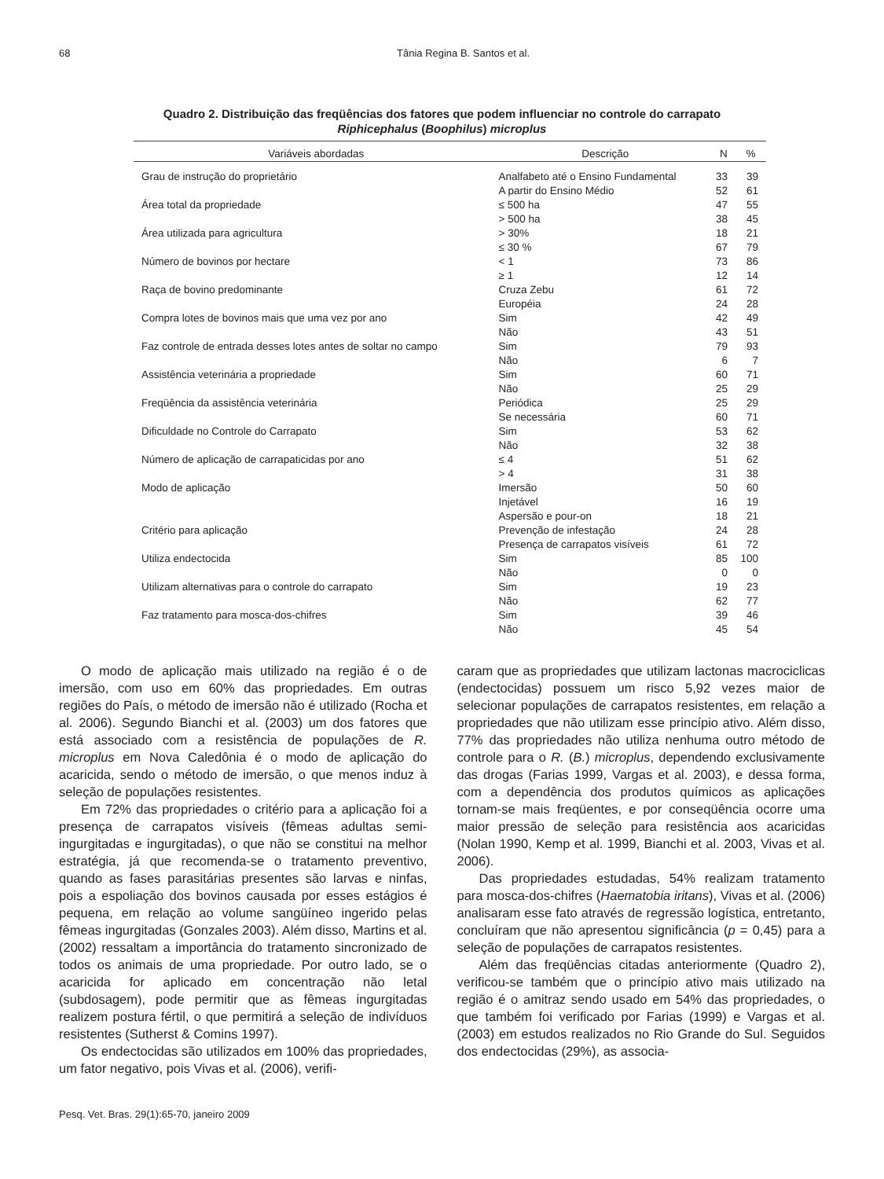68 Tânia Regina B. Santos et al.
Quadro 2. Distribuição das freqüências dos fatores que podem influenciar no controle do carrapato Riphicephalus (Boophilus) microplus
| Variáveis abordadas | Descrição | N | % |
| --- | --- | --- | --- |
| Grau de instrução do proprietário | Analfabeto até o Ensino Fundamental | 33 | 39 |
| | A partir do Ensino Médio | 52 | 61 |
| Área total da propriedade | ≤ 500 ha | 47 | 55 |
| | > 500 ha | 38 | 45 |
| Área utilizada para agricultura | > 30% | 18 | 21 |
| | ≤ 30 % | 67 | 79 |
| Número de bovinos por hectare | < 1 | 73 | 86 |
| | ≥ 1 | 12 | 14 |
| Raça de bovino predominante | Cruza Zebu | 61 | 72 |
| | Européia | 24 | 28 |
| Compra lotes de bovinos mais que uma vez por ano | Sim | 42 | 49 |
| | Não | 43 | 51 |
| Faz controle de entrada desses lotes antes de soltar no campo | Sim | 79 | 93 |
| | Não | 6 | 7 |
| Assistência veterinária a propriedade | Sim | 60 | 71 |
| | Não | 25 | 29 |
| Freqüência da assistência veterinária | Periódica | 25 | 29 |
| | Se necessária | 60 | 71 |
| Dificuldade no Controle do Carrapato | Sim | 53 | 62 |
| | Não | 32 | 38 |
| Número de aplicação de carrapaticidas por ano | ≤ 4 | 51 | 62 |
| | > 4 | 31 | 38 |
| Modo de aplicação | Imersão | 50 | 60 |
| | Injetável | 16 | 19 |
| | Aspersão e pour-on | 18 | 21 |
| Critério para aplicação | Prevenção de infestação | 24 | 28 |
| | Presença de carrapatos visíveis | 61 | 72 |
| Utiliza endectocida | Sim | 85 | 100 |
| | Não | 0 | 0 |
| Utilizam alternativas para o controle do carrapato | Sim | 19 | 23 |
| | Não | 62 | 77 |
| Faz tratamento para mosca-dos-chifres | Sim | 39 | 46 |
| | Não | 45 | 54 |
O modo de aplicação mais utilizado na região é o de imersão, com uso em 60% das propriedades. Em outras regiões do País, o método de imersão não é utilizado (Rocha et al. 2006). Segundo Bianchi et al. (2003) um dos fatores que está associado com a resistência de populações de R. microplus em Nova Caledônia é o modo de aplicação do acaricida, sendo o método de imersão, o que menos induz à seleção de populações resistentes.
Em 72% das propriedades o critério para a aplicação foi a presença de carrapatos visíveis (fêmeas adultas semi-ingurgitadas e ingurgitadas), o que não se constitui na melhor estratégia, já que recomenda-se o tratamento preventivo, quando as fases parasitárias presentes são larvas e ninfas, pois a espoliação dos bovinos causada por esses estágios é pequena, em relação ao volume sangüíneo ingerido pelas fêmeas ingurgitadas (Gonzales 2003). Além disso, Martins et al. (2002) ressaltam a importância do tratamento sincronizado de todos os animais de uma propriedade. Por outro lado, se o acaricida for aplicado em concentração não letal (subdosagem), pode permitir que as fêmeas ingurgitadas realizem postura fértil, o que permitirá a seleção de indivíduos resistentes (Sutherst & Comins 1997).
Os endectocidas são utilizados em 100% das propriedades, um fator negativo, pois Vivas et al. (2006), verifi-
caram que as propriedades que utilizam lactonas macrociclicas (endectocidas) possuem um risco 5,92 vezes maior de selecionar populações de carrapatos resistentes, em relação a propriedades que não utilizam esse princípio ativo. Além disso, 77% das propriedades não utiliza nenhuma outro método de controle para o R. (B.) microplus, dependendo exclusivamente das drogas (Farias 1999, Vargas et al. 2003), e dessa forma, com a dependência dos produtos químicos as aplicações tornam-se mais freqüentes, e por conseqüência ocorre uma maior pressão de seleção para resistência aos acaricidas (Nolan 1990, Kemp et al. 1999, Bianchi et al. 2003, Vivas et al. 2006).
Das propriedades estudadas, 54% realizam tratamento para mosca-dos-chifres (Haematobia iritans), Vivas et al. (2006) analisaram esse fato através de regressão logística, entretanto, concluíram que não apresentou significância (p = 0,45) para a seleção de populações de carrapatos resistentes.
Além das freqüências citadas anteriormente (Quadro 2), verificou-se também que o princípio ativo mais utilizado na região é o amitraz sendo usado em 54% das propriedades, o que também foi verificado por Farias (1999) e Vargas et al. (2003) em estudos realizados no Rio Grande do Sul. Seguidos dos endectocidas (29%), as associa-
Pesq. Vet. Bras. 29(1):65-70, janeiro 2009